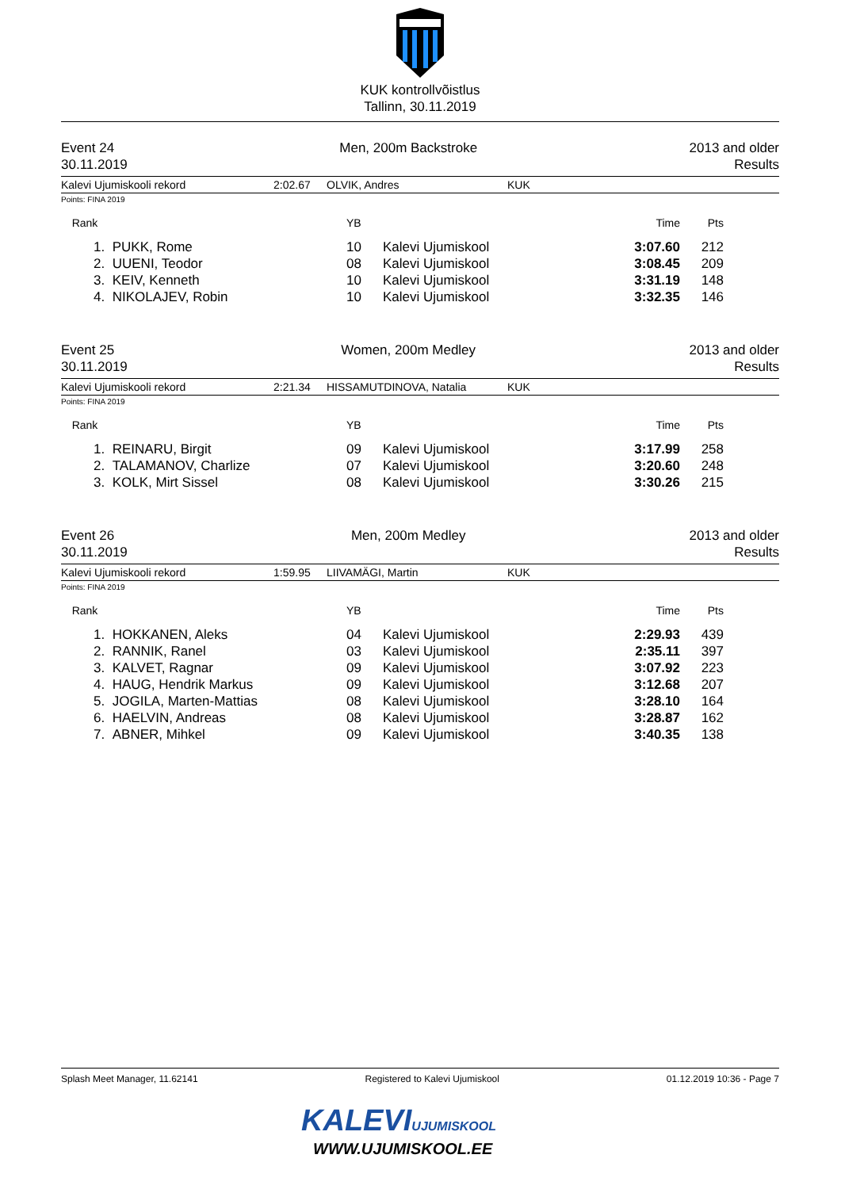KUK kontrollvõistlus
Tallinn, 30.11.2019
Event 24
30.11.2019
Men, 200m Backstroke 2013 and older
Results
Kalevi Ujumiskooli rekord 2:02.67 OLVIK, Andres KUK
Points: FINA 2019
| Rank | | YB | | Time | Pts | |
| --- | --- | --- | --- | --- | --- | --- |
| 1. | PUKK, Rome | 10 | Kalevi Ujumiskool | 3:07.60 | 212 | |
| 2. | UUENI, Teodor | 08 | Kalevi Ujumiskool | 3:08.45 | 209 | |
| 3. | KEIV, Kenneth | 10 | Kalevi Ujumiskool | 3:31.19 | 148 | |
| 4. | NIKOLAJEV, Robin | 10 | Kalevi Ujumiskool | 3:32.35 | 146 | |
Event 25
30.11.2019
Women, 200m Medley 2013 and older
Results
Kalevi Ujumiskooli rekord 2:21.34 HISSAMUTDINOVA, Natalia KUK
Points: FINA 2019
| Rank | | YB | | Time | Pts | |
| --- | --- | --- | --- | --- | --- | --- |
| 1. | REINARU, Birgit | 09 | Kalevi Ujumiskool | 3:17.99 | 258 | |
| 2. | TALAMANOV, Charlize | 07 | Kalevi Ujumiskool | 3:20.60 | 248 | |
| 3. | KOLK, Mirt Sissel | 08 | Kalevi Ujumiskool | 3:30.26 | 215 | |
Event 26
30.11.2019
Men, 200m Medley 2013 and older
Results
Kalevi Ujumiskooli rekord 1:59.95 LIIVAMÄGI, Martin KUK
Points: FINA 2019
| Rank | | YB | | Time | Pts | |
| --- | --- | --- | --- | --- | --- | --- |
| 1. | HOKKANEN, Aleks | 04 | Kalevi Ujumiskool | 2:29.93 | 439 | |
| 2. | RANNIK, Ranel | 03 | Kalevi Ujumiskool | 2:35.11 | 397 | |
| 3. | KALVET, Ragnar | 09 | Kalevi Ujumiskool | 3:07.92 | 223 | |
| 4. | HAUG, Hendrik Markus | 09 | Kalevi Ujumiskool | 3:12.68 | 207 | |
| 5. | JOGILA, Marten-Mattias | 08 | Kalevi Ujumiskool | 3:28.10 | 164 | |
| 6. | HAELVIN, Andreas | 08 | Kalevi Ujumiskool | 3:28.87 | 162 | |
| 7. | ABNER, Mihkel | 09 | Kalevi Ujumiskool | 3:40.35 | 138 | |
Splash Meet Manager, 11.62141 Registered to Kalevi Ujumiskool 01.12.2019 10:36 - Page 7
KALEVIUJUMISKOOL
WWW.UJUMISKOOL.EE